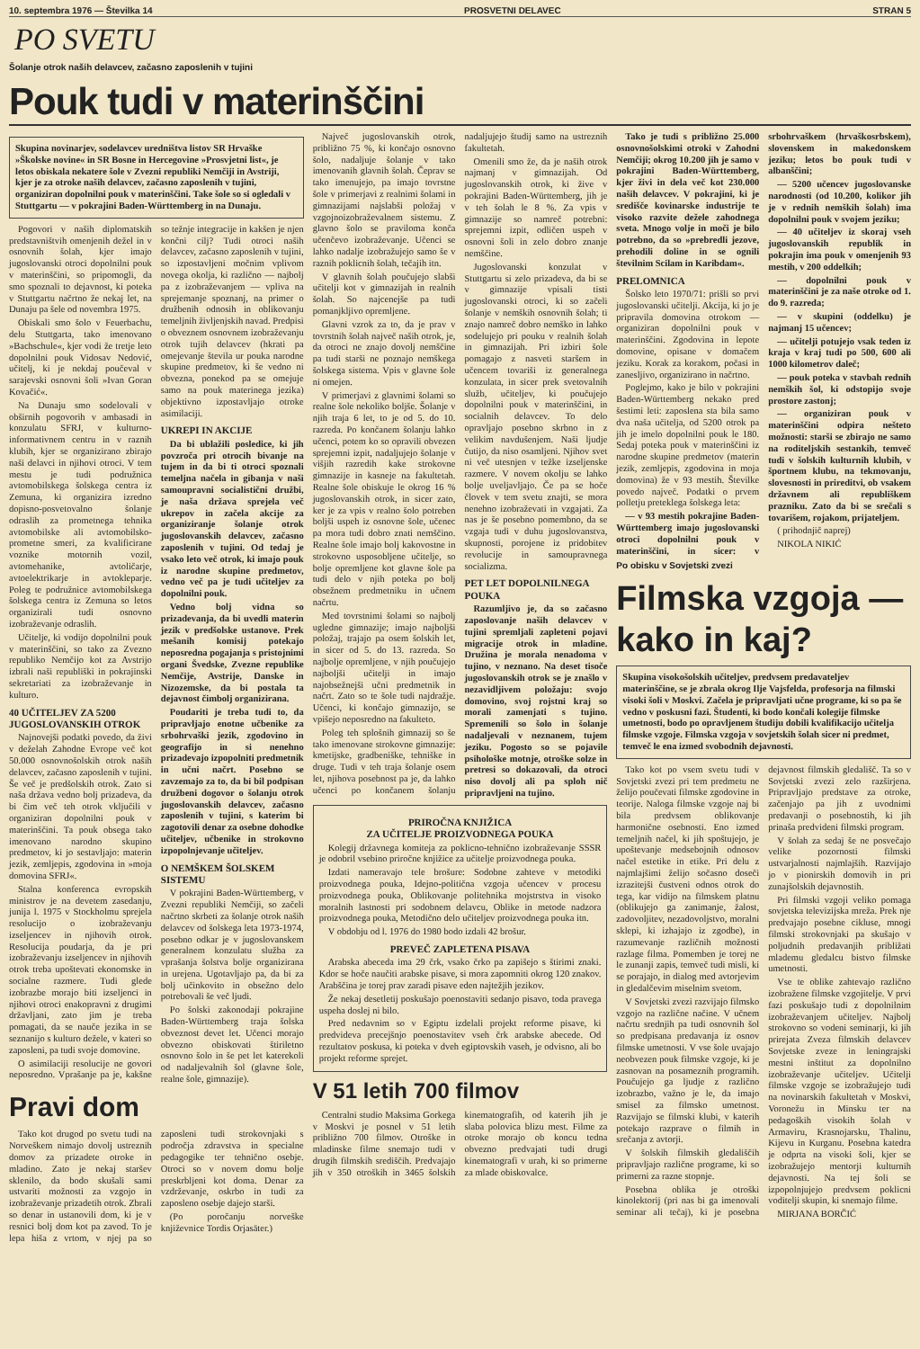10. septembra 1976 — Številka 14 PROSVETNI DELAVEC STRAN 5
PO SVETU
Šolanje otrok naših delavcev, začasno zaposlenih v tujini
Pouk tudi v materinščini
Skupina novinarjev, sodelavcev uredništva listov SR Hrvaške »Školske novine« in SR Bosne in Hercegovine »Prosvjetni list«, je letos obiskala nekatere šole v Zvezni republiki Nemčiji in Avstriji, kjer je za otroke naših delavcev, začasno zaposlenih v tujini, organiziran dopolnilni pouk v materinščini. Take šole so si ogledali v Stuttgartu — v pokrajini Baden-Württemberg in na Dunaju.
Pogovori v naših diplomatskih predstavništvih omenjenih dežel in v osnovnih šolah, kjer imajo jugoslovanski otroci dopolnilni pouk v materinščini, so pripomogli, da smo spoznali to dejavnost, ki poteka v Stuttgartu načrtno že nekaj let, na Dunaju pa šele od novembra 1975.
Obiskali smo šolo v Feuerbachu, delu Stuttgarta, tako imenovano »Bachschule«, kjer vodi že tretje leto dopolnilni pouk Vidosav Nedović, učitelj, ki je nekdaj poučeval v sarajevski osnovni šoli »Ivan Goran Kovačić«.
Na Dunaju smo sodelovali v obširnih pogovorih v ambasadi in konzulatu SFRJ, v kulturno-informativnem centru in v raznih klubih, kjer se organizirano zbirajo naši delavci in njihovi otroci. V tem mestu je tudi podružnica avtomobilskega šolskega centra iz Zemuna, ki organizira izredno dopisno-posvetovalno šolanje odraslih za prometnega tehnika avtomobilske ali avtomobilsko-prometne smeri, za kvalificirane voznike motornih vozil, avtomehanike, avtoličarje, avtoelektrikarje in avtokleparje. Poleg te podružnice avtomobilskega šolskega centra iz Zemuna so letos organizirali tudi osnovno izobraževanje odraslih.
Učitelje, ki vodijo dopolnilni pouk v materinščini, so tako za Zvezno republiko Nemčijo kot za Avstrijo izbrali naši republiški in pokrajinski sekretariati za izobraževanje in kulturo.
40 UČITELJEV ZA 5200 JUGOSLOVANSKIH OTROK
Najnovejši podatki povedo, da živi v deželah Zahodne Evrope več kot 50.000 osnovnošolskih otrok naših delavcev, začasno zaposlenih v tujini. Še več je predšolskih otrok. Zato si naša država vedno bolj prizadeva, da bi čim več teh otrok vključili v organiziran dopolnilni pouk v materinščini. Ta pouk obsega tako imenovano narodno skupino predmetov, ki jo sestavljajo: materin jezik, zemljepis, zgodovina in »moja domovina SFRJ«.
Stalna konferenca evropskih ministrov je na devetem zasedanju, junija l. 1975 v Stockholmu sprejela resolucijo o izobraževanju izseljencev in njihovih otrok. Resolucija poudarja, da je pri izobraževanju izseljencev in njihovih otrok treba upoštevati ekonomske in socialne razmere. Tudi glede izobrazbe morajo biti izseljenci in njihovi otroci enakopravni z drugimi državljani, zato jim je treba pomagati, da se nauče jezika in se seznanijo s kulturo dežele, v kateri so zaposleni, pa tudi svoje domovine.
O asimilaciji resolucije ne govori neposredno. Vprašanje pa je, kakšne so težnje integracije in kakšen je njen končni cilj? Tudi otroci naših delavcev, začasno zaposlenih v tujini, so izpostavljeni močnim vplivom novega okolja, ki različno — najbolj pa z izobraževanjem — vpliva na sprejemanje spoznanj, na primer o družbenih odnosih in oblikovanju temeljnih življenjskih navad. Predpisi o obveznem osnovnem izobraževanju otrok tujih delavcev (hkrati pa omejevanje števila ur pouka narodne skupine predmetov, ki še vedno ni obvezna, ponekod pa se omejuje samo na pouk materinega jezika) objektivno izpostavljajo otroke asimilaciji.
UKREPI IN AKCIJE
Da bi ublažili posledice, ki jih povzroča pri otrocih bivanje na tujem in da bi ti otroci spoznali temeljna načela in gibanja v naši samoupravni socialistični družbi, je naša država sprejela več ukrepov in začela akcije za organiziranje šolanje otrok jugoslovanskih delavcev, začasno zaposlenih v tujini. Od tedaj je vsako leto več otrok, ki imajo pouk iz narodne skupine predmetov, vedno več pa je tudi učiteljev za dopolnilni pouk.
Vedno bolj vidna so prizadevanja, da bi uvedli materin jezik v predšolske ustanove. Prek mešanih komisij potekajo neposredna pogajanja s pristojnimi organi Švedske, Zvezne republike Nemčije, Avstrije, Danske in Nizozemske, da bi postala ta dejavnost čimbolj organizirana.
Poudariti je treba tudi to, da pripravljajo enotne učbenike za srbohrvaški jezik, zgodovino in geografijo in si nenehno prizadevajo izpopolniti predmetnik in učni načrt. Posebno se zavzemajo za to, da bi bil podpisan družbeni dogovor o šolanju otrok jugoslovanskih delavcev, začasno zaposlenih v tujini, s katerim bi zagotovili denar za osebne dohodke učiteljev, učbenike in strokovno izpopolnjevanje učiteljev.
O NEMŠKEM ŠOLSKEM SISTEMU
V pokrajini Baden-Württemberg, v Zvezni republiki Nemčiji, so začeli načrtno skrbeti za šolanje otrok naših delavcev od šolskega leta 1973-1974, posebno odkar je v jugoslovanskem generalnem konzulatu služba za vprašanja šolstva bolje organizirana in urejena. Ugotavljajo pa, da bi za bolj učinkovito in obsežno delo potrebovali še več ljudi.
Po šolski zakonodaji pokrajine Baden-Württemberg traja šolska obveznost devet let. Učenci morajo obvezno obiskovati štiriletno osnovno šolo in še pet let katerekoli od nadaljevalnih šol (glavne šole, realne šole, gimnazije).
Pravi dom
Tako kot drugod po svetu tudi na Norveškem nimajo dovolj ustreznih domov za prizadete otroke in mladino. Zato je nekaj staršev sklenilo, da bodo skušali sami ustvariti možnosti za vzgojo in izobraževanje prizadetih otrok. Zbrali so denar in ustanovili dom, ki je v resnici bolj dom kot pa zavod. To je lepa hiša z vrtom, v njej pa so zaposleni tudi strokovnjaki s področja zdravstva in specialne pedagogike ter tehnično osebje. Otroci so v novem domu bolje preskrbljeni kot doma. Denar za vzdrževanje, oskrbo in tudi za zaposleno osebje dajejo starši.
(Po poročanju norveške književnice Tordis Orjasäter.)
Največ jugoslovanskih otrok, približno 75 %, ki končajo osnovno šolo, nadaljuje šolanje v tako imenovanih glavnih šolah. Čeprav se tako imenujejo, pa imajo tovrstne šole v primerjavi z realnimi šolami in gimnazijami najslabši položaj v vzgojnoizobraževalnem sistemu. Z glavno šolo se praviloma konča učenčevo izobraževanje. Učenci se lahko nadalje izobražujejo samo še v raznih poklicnih šolah, tečajih itn.
V glavnih šolah poučujejo slabši učitelji kot v gimnazijah in realnih šolah. So najcenejše pa tudi pomanjkljivo opremljene.
Glavni vzrok za to, da je prav v tovrstnih šolah največ naših otrok, je, da otroci ne znajo dovolj nemščine pa tudi starši ne poznajo nemškega šolskega sistema. Vpis v glavne šole ni omejen.
V primerjavi z glavnimi šolami so realne šole nekoliko boljše. Šolanje v njih traja 6 let, to je od 5. do 10. razreda. Po končanem šolanju lahko učenci, potem ko so opravili obvezen sprejemni izpit, nadaljujejo šolanje v višjih razredih kake strokovne gimnazije in kasneje na fakultetah. Realne šole obiskuje le okrog 16 % jugoslovanskih otrok, in sicer zato, ker je za vpis v realno šolo potreben boljši uspeh iz osnovne šole, učenec pa mora tudi dobro znati nemščino. Realne šole imajo bolj kakovostne in strokovno usposobljene učitelje, so bolje opremljene kot glavne šole pa tudi delo v njih poteka po bolj obsežnem predmetniku in učnem načrtu.
Med tovrstnimi šolami so najbolj ugledne gimnazije; imajo najboljši položaj, trajajo pa osem šolskih let, in sicer od 5. do 13. razreda. So najbolje opremljene, v njih poučujejo najboljši učitelji in imajo najobsežnejši učni predmetnik in načrt. Zato so te šole tudi najdražje. Učenci, ki končajo gimnazijo, se vpišejo neposredno na fakulteto.
Poleg teh splošnih gimnazij so še tako imenovane strokovne gimnazije: kmetijske, gradbeniške, tehniške in druge. Tudi v teh traja šolanje osem let, njihova posebnost pa je, da lahko učenci po končanem šolanju nadaljujejo študij samo na ustreznih fakultetah.
Omenili smo že, da je naših otrok najmanj v gimnazijah. Od jugoslovanskih otrok, ki žive v pokrajini Baden-Württemberg, jih je v teh šolah le 8 %. Za vpis v gimnazije so namreč potrebni: sprejemni izpit, odličen uspeh v osnovni šoli in zelo dobro znanje nemščine.
Jugoslovanski konzulat v Stuttgartu si zelo prizadeva, da bi se v gimnazije vpisali tisti jugoslovanski otroci, ki so začeli šolanje v nemških osnovnih šolah; ti znajo namreč dobro nemško in lahko sodelujejo pri pouku v realnih šolah in gimnazijah. Pri izbiri šole pomagajo z nasveti staršem in učencem tovariši iz generalnega konzulata, in sicer prek svetovalnih služb, učiteljev, ki poučujejo dopolnilni pouk v materinščini, in socialnih delavcev. To delo opravljajo posebno skrbno in z velikim navdušenjem. Naši ljudje čutijo, da niso osamljeni. Njihov svet ni več utesnjen v težke izseljenske razmere. V novem okolju se lahko bolje uveljavljajo. Če pa se hoče človek v tem svetu znajti, se mora nenehno izobraževati in vzgajati. Za nas je še posebno pomembno, da se vzgaja tudi v duhu jugoslovanstva, skupnosti, porojene iz pridobitev revolucije in samoupravnega socializma.
PET LET DOPOLNILNEGA POUKA
Razumljivo je, da so začasno zaposlovanje naših delavcev v tujini spremljali zapleteni pojavi migracije otrok in mladine. Družina je morala nenadoma v tujino, v neznano. Na deset tisoče jugoslovanskih otrok se je znašlo v nezavidljivem položaju: svojo domovino, svoj rojstni kraj so morali zamenjati s tujino. Spremenili so šolo in šolanje nadaljevali v neznanem, tujem jeziku. Pogosto so se pojavile psihološke motnje, otroške solze in pretresi so dokazovali, da otroci niso dovolj ali pa sploh nič pripravljeni na tujino.
PRIROČNA KNJIŽICA
ZA UČITELJE PROIZVODNEGA POUKA
Kolegij državnega komiteja za poklicno-tehnično izobraževanje SSSR je odobril vsebino priročne knjižice za učitelje proizvodnega pouka.
Izdati nameravajo tele brošure: Sodobne zahteve v metodiki proizvodnega pouka, Idejno-politična vzgoja učencev v procesu proizvodnega pouka, Oblikovanje politehnika mojstrstva in visoko moralnih lastnosti pri sodobnem delavcu, Oblike in metode nadzora proizvodnega pouka, Metodično delo učiteljev proizvodnega pouka itn.
V obdobju od l. 1976 do 1980 bodo izdali 42 brošur.
PREVEČ ZAPLETENA PISAVA
Arabska abeceda ima 29 črk, vsako črko pa zapišejo s štirimi znaki. Kdor se hoče naučiti arabske pisave, si mora zapomniti okrog 120 znakov. Arabščina je torej prav zaradi pisave eden najtežjih jezikov.
Že nekaj desetletij poskušajo poenostaviti sedanjo pisavo, toda pravega uspeha doslej ni bilo.
Pred nedavnim so v Egiptu izdelali projekt reforme pisave, ki predvideva precejšnjo poenostavitev vseh črk arabske abecede. Od rezultatov poskusa, ki poteka v dveh egiptovskih vaseh, je odvisno, ali bo projekt reforme sprejet.
V 51 letih 700 filmov
Centralni studio Maksima Gorkega v Moskvi je posnel v 51 letih približno 700 filmov. Otroške in mladinske filme snemajo tudi v drugih filmskih središčih. Predvajajo jih v 350 otroških in 3465 šolskih kinematografih, od katerih jih je slaba polovica blizu mest. Filme za otroke morajo ob koncu tedna obvezno predvajati tudi drugi kinematografi v urah, ki so primerne za mlade obiskovalce.
Tako je tudi s približno 25.000 osnovnošolskimi otroki v Zahodni Nemčiji; okrog 10.200 jih je samo v pokrajini Baden-Württemberg, kjer živi in dela več kot 230.000 naših delavcev. V pokrajini, ki je središče kovinarske industrije te visoko razvite dežele zahodnega sveta. Mnogo volje in moči je bilo potrebno, da so »prebredli jezove, prehodili doline in se ognili številnim Scilam in Karibdam«.
PRELOMNICA
Šolsko leto 1970/71: prišli so prvi jugoslovanski učitelji. Akcija, ki jo je pripravila domovina otrokom — organiziran dopolnilni pouk v materinščini. Zgodovina in lepote domovine, opisane v domačem jeziku. Korak za korakom, počasi in zanesljivo, organizirano in načrtno.
Poglejmo, kako je bilo v pokrajini Baden-Württemberg nekako pred šestimi leti: zaposlena sta bila samo dva naša učitelja, od 5200 otrok pa jih je imelo dopolnilni pouk le 180. Sedaj poteka pouk v materinščini iz narodne skupine predmetov (materin jezik, zemljepis, zgodovina in moja domovina) že v 93 mestih. Številke povedo največ. Podatki o prvem polletju preteklega šolskega leta:
— v 93 mestih pokrajine Baden-Württemberg imajo jugoslovanski otroci dopolnilni pouk v materinščini, in sicer: v srbohrvaškem (hrvaškosrbskem), slovenskem in makedonskem jeziku; letos bo pouk tudi v albanščini;
— 5200 učencev jugoslovanske narodnosti (od 10.200, kolikor jih je v rednih nemških šolah) ima dopolnilni pouk v svojem jeziku;
— 40 učiteljev iz skoraj vseh jugoslovanskih republik in pokrajin ima pouk v omenjenih 93 mestih, v 200 oddelkih;
— dopolnilni pouk v materinščini je za naše otroke od 1. do 9. razreda;
— v skupini (oddelku) je najmanj 15 učencev;
— učitelji potujejo vsak teden iz kraja v kraj tudi po 500, 600 ali 1000 kilometrov daleč;
— pouk poteka v stavbah rednih nemških šol, ki odstopijo svoje prostore zastonj;
— organiziran pouk v materinščini odpira nešteto možnosti: starši se zbirajo ne samo na roditeljskih sestankih, temveč tudi v šolskih kulturnih klubih, v športnem klubu, na tekmovanju, slovesnosti in prireditvi, ob vsakem državnem ali republiškem prazniku. Zato da bi se srečali s tovarišem, rojakom, prijateljem.
( prihodnjič naprej)
NIKOLA NIKIĆ
Po obisku v Sovjetski zvezi
Filmska vzgoja — kako in kaj?
Skupina visokošolskih učiteljev, predvsem predavateljev materinščine, se je zbrala okrog Ilje Vajsfelda, profesorja na filmski visoki šoli v Moskvi. Začela je pripravljati učne programe, ki so pa še vedno v poskusni fazi. Študenti, ki bodo končali kolegije filmske umetnosti, bodo po opravljenem študiju dobili kvalifikacijo učitelja filmske vzgoje. Filmska vzgoja v sovjetskih šolah sicer ni predmet, temveč le ena izmed svobodnih dejavnosti.
Tako kot po vsem svetu tudi v Sovjetski zvezi pri tem predmetu ne želijo poučevati filmske zgodovine in teorije. Naloga filmske vzgoje naj bi bila predvsem oblikovanje harmonične osebnosti. Eno izmed temeljnih načel, ki jih spoštujejo, je upoštevanje medsebojnih odnosov načel estetike in etike. Pri delu z najmlajšimi želijo sočasno doseči izrazitejši čustveni odnos otrok do tega, kar vidijo na filmskem platnu (oblikujejo ga zanimanje, žalost, zadovoljitev, nezadovoljstvo, moralni sklepi, ki izhajajo iz zgodbe), in razumevanje različnih možnosti razlage filma. Pomemben je torej ne le zunanji zapis, temveč tudi misli, ki se porajajo, in dialog med avtorjevim in gledalčevim miselnim svetom.
V Sovjetski zvezi razvijajo filmsko vzgojo na različne načine. V učnem načrtu srednjih pa tudi osnovnih šol so predpisana predavanja iz osnov filmske umetnosti. V vse šole uvajajo neobvezen pouk filmske vzgoje, ki je zasnovan na posameznih programih. Poučujejo ga ljudje z različno izobrazbo, važno je le, da imajo smisel za filmsko umetnost. Razvijajo se filmski klubi, v katerih potekajo razprave o filmih in srečanja z avtorji.
V šolskih filmskih gledališčih pripravljajo različne programe, ki so primerni za razne stopnje.
Posebna oblika je otroški kinolektorij (pri nas bi ga imenovali seminar ali tečaj), ki je posebna dejavnost filmskih gledališč. Ta so v Sovjetski zvezi zelo razširjena. Pripravljajo predstave za otroke, začenjajo pa jih z uvodnimi predavanji o posebnostih, ki jih prinaša predvideni filmski program.
V šolah za sedaj še ne posvečajo velike pozornosti filmski ustvarjalnosti najmlajših. Razvijajo jo v pionirskih domovih in pri zunajšolskih dejavnostih.
Pri filmski vzgoji veliko pomaga sovjetska televizijska mreža. Prek nje predvajajo posebne cikluse, mnogi filmski strokovnjaki pa skušajo v poljudnih predavanjih približati mlademu gledalcu bistvo filmske umetnosti.
Vse te oblike zahtevajo različno izobražene filmske vzgojitelje. V prvi fazi poskušajo tudi z dopolnilnim izobraževanjem učiteljev. Najbolj strokovno so vodeni seminarji, ki jih prirejata Zveza filmskih delavcev Sovjetske zveze in leningrajski mestni inštitut za dopolnilno izobraževanje učiteljev. Učitelji filmske vzgoje se izobražujejo tudi na novinarskih fakultetah v Moskvi, Voronežu in Minsku ter na pedagoških visokih šolah v Armaviru, Krasnojarsku, Thalinu, Kijevu in Kurganu. Posebna katedra je odprta na visoki šoli, kjer se izobražujejo mentorji kulturnih dejavnosti. Na tej šoli se izpopolnjujejo predvsem poklicni voditelji skupin, ki snemajo filme.
MIRJANA BORČIĆ